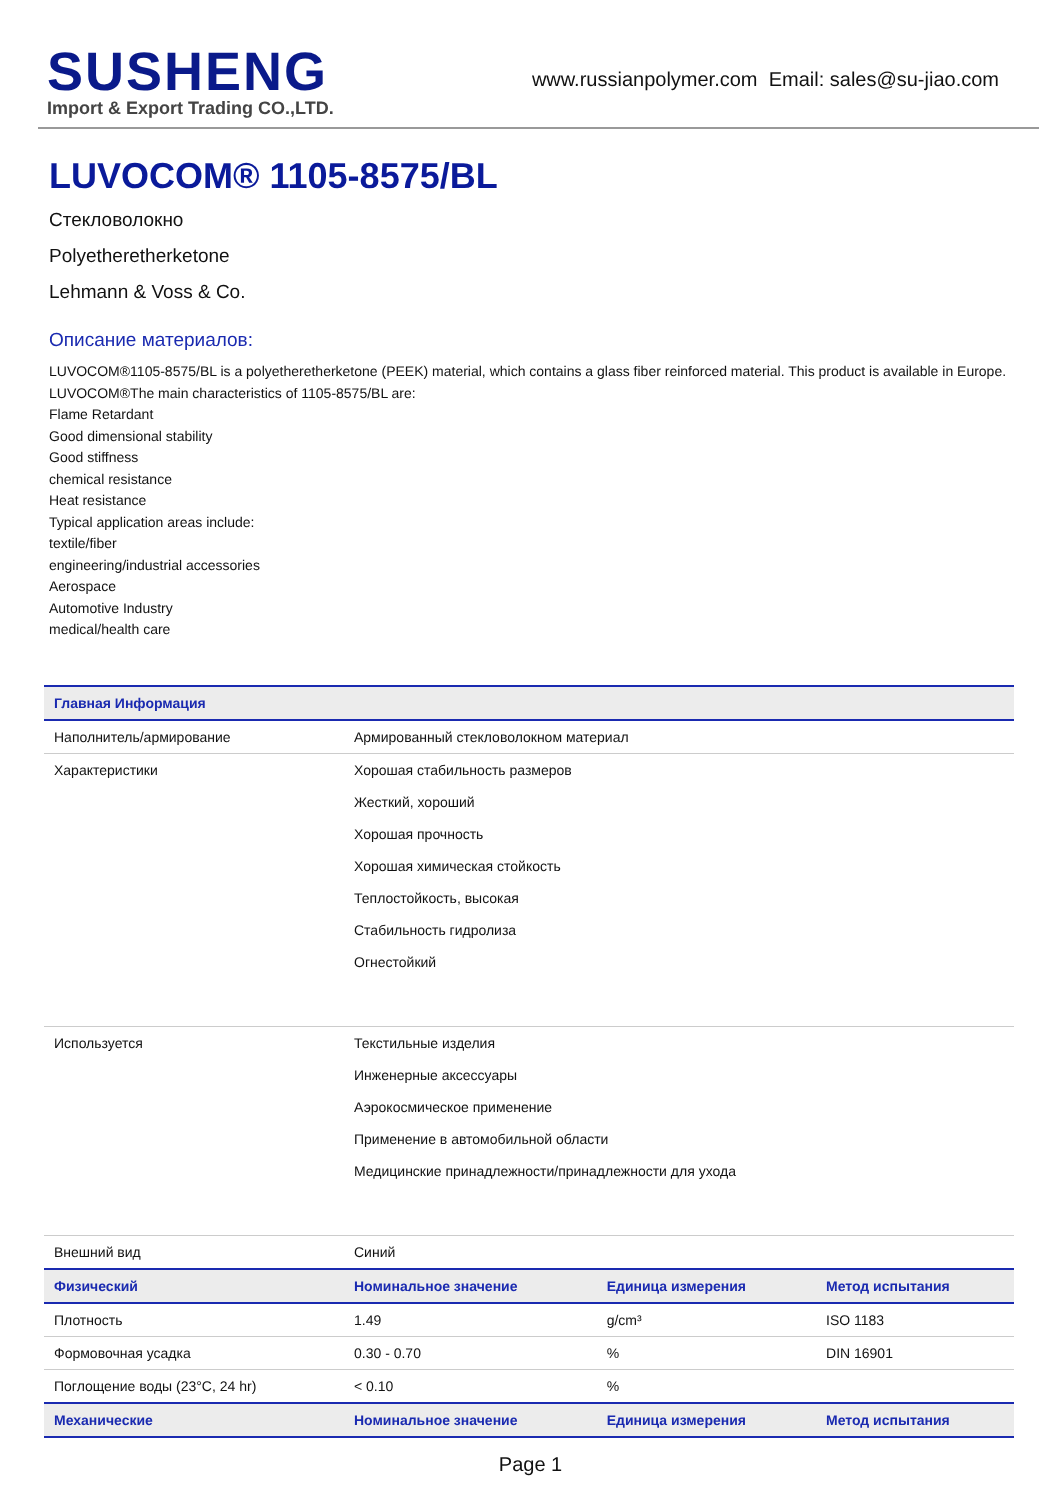SUSHENG
Import & Export Trading CO.,LTD.
www.russianpolymer.com Email: sales@su-jiao.com
LUVOCOM® 1105-8575/BL
Стекловолокно
Polyetheretherketone
Lehmann & Voss & Co.
Описание материалов:
LUVOCOM®1105-8575/BL is a polyetheretherketone (PEEK) material, which contains a glass fiber reinforced material. This product is available in Europe.
LUVOCOM®The main characteristics of 1105-8575/BL are:
Flame Retardant
Good dimensional stability
Good stiffness
chemical resistance
Heat resistance
Typical application areas include:
textile/fiber
engineering/industrial accessories
Aerospace
Automotive Industry
medical/health care
| Главная Информация | | | |
| --- | --- | --- | --- |
| Наполнитель/армирование | Армированный стекловолокном материал | | |
| Характеристики | Хорошая стабильность размеров Жесткий, хороший Хорошая прочность Хорошая химическая стойкость Теплостойкость, высокая Стабильность гидролиза Огнестойкий | | |
| Используется | Текстильные изделия Инженерные аксессуары Аэрокосмическое применение Применение в автомобильной области Медицинские принадлежности/принадлежности для ухода | | |
| Внешний вид | Синий | | |
| Физический | Номинальное значение | Единица измерения | Метод испытания |
| Плотность | 1.49 | g/cm³ | ISO 1183 |
| Формовочная усадка | 0.30 - 0.70 | % | DIN 16901 |
| Поглощение воды (23°C, 24 hr) | < 0.10 | % | |
| Механические | Номинальное значение | Единица измерения | Метод испытания |
Page 1